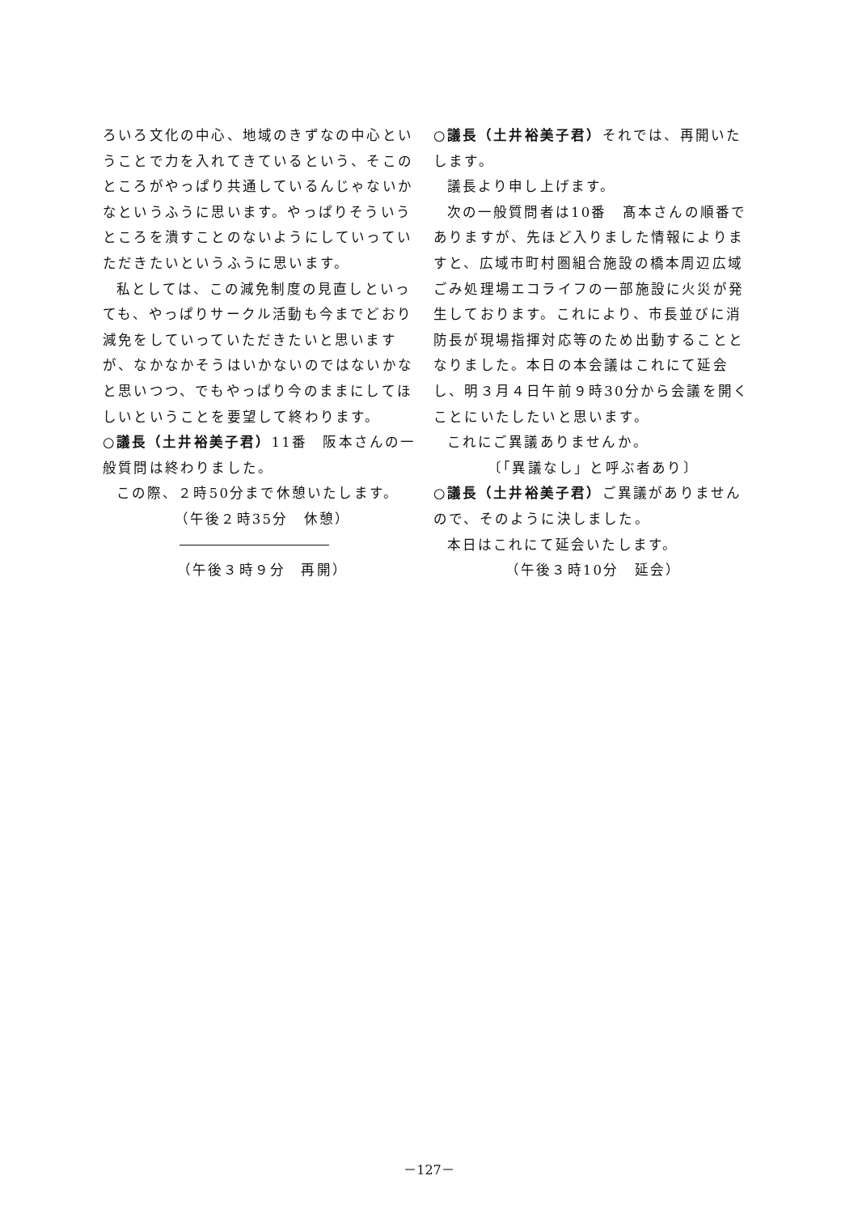ろいろ文化の中心、地域のきずなの中心ということで力を入れてきているという、そこのところがやっぱり共通しているんじゃないかなというふうに思います。やっぱりそういうところを潰すことのないようにしていっていただきたいというふうに思います。
私としては、この減免制度の見直しといっても、やっぱりサークル活動も今までどおり減免をしていっていただきたいと思いますが、なかなかそうはいかないのではないかなと思いつつ、でもやっぱり今のままにしてほしいということを要望して終わります。
○議長（土井裕美子君）11番　阪本さんの一般質問は終わりました。
この際、２時50分まで休憩いたします。
（午後２時35分　休憩）
（午後３時９分　再開）
○議長（土井裕美子君）それでは、再開いたします。
議長より申し上げます。
次の一般質問者は10番　髙本さんの順番でありますが、先ほど入りました情報によりますと、広域市町村圏組合施設の橋本周辺広域ごみ処理場エコライフの一部施設に火災が発生しております。これにより、市長並びに消防長が現場指揮対応等のため出動することとなりました。本日の本会議はこれにて延会し、明３月４日午前９時30分から会議を開くことにいたしたいと思います。
これにご異議ありませんか。
〔「異議なし」と呼ぶ者あり〕
○議長（土井裕美子君）ご異議がありませんので、そのように決しました。
本日はこれにて延会いたします。
（午後３時10分　延会）
－127－